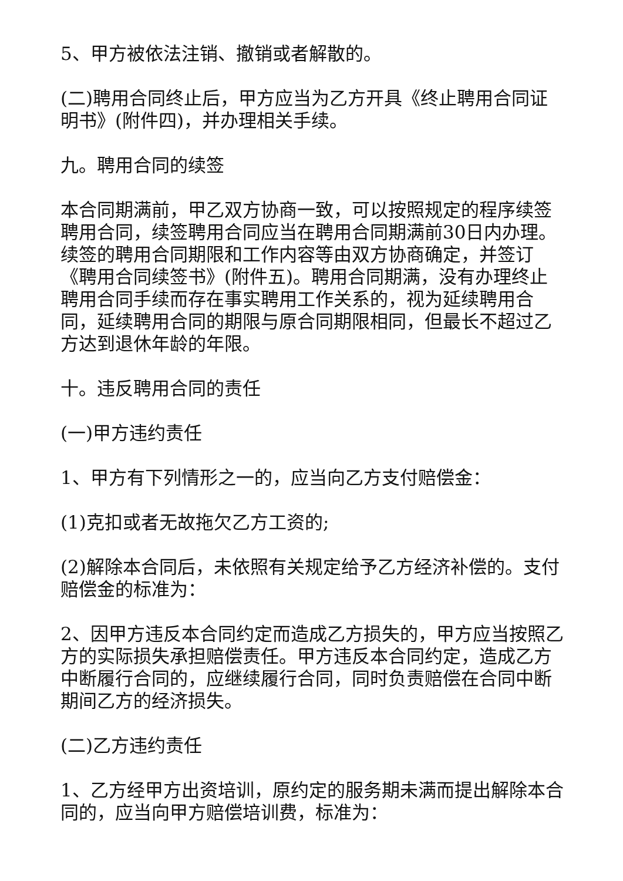5、甲方被依法注销、撤销或者解散的。
(二)聘用合同终止后，甲方应当为乙方开具《终止聘用合同证明书》(附件四)，并办理相关手续。
九。聘用合同的续签
本合同期满前，甲乙双方协商一致，可以按照规定的程序续签聘用合同，续签聘用合同应当在聘用合同期满前30日内办理。续签的聘用合同期限和工作内容等由双方协商确定，并签订《聘用合同续签书》(附件五)。聘用合同期满，没有办理终止聘用合同手续而存在事实聘用工作关系的，视为延续聘用合同，延续聘用合同的期限与原合同期限相同，但最长不超过乙方达到退休年龄的年限。
十。违反聘用合同的责任
(一)甲方违约责任
1、甲方有下列情形之一的，应当向乙方支付赔偿金：
(1)克扣或者无故拖欠乙方工资的;
(2)解除本合同后，未依照有关规定给予乙方经济补偿的。支付赔偿金的标准为：
2、因甲方违反本合同约定而造成乙方损失的，甲方应当按照乙方的实际损失承担赔偿责任。甲方违反本合同约定，造成乙方中断履行合同的，应继续履行合同，同时负责赔偿在合同中断期间乙方的经济损失。
(二)乙方违约责任
1、乙方经甲方出资培训，原约定的服务期未满而提出解除本合同的，应当向甲方赔偿培训费，标准为：